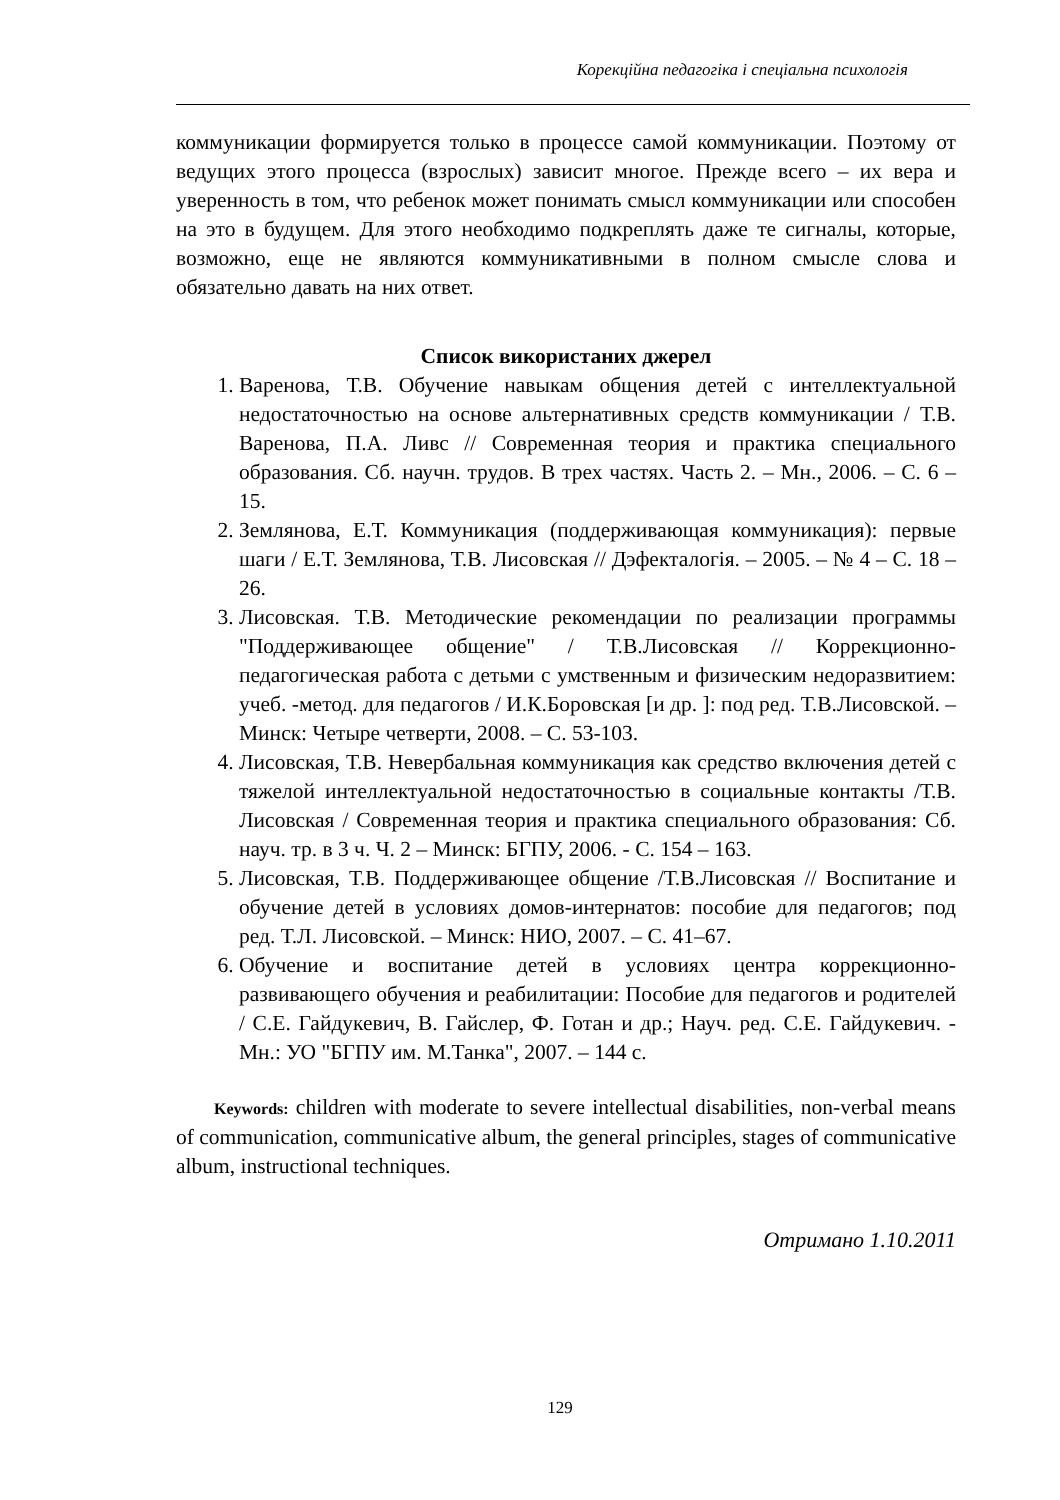Корекційна педагогіка і спеціальна психологія
коммуникации формируется только в процессе самой коммуникации. Поэтому от ведущих этого процесса (взрослых) зависит многое. Прежде всего – их вера и уверенность в том, что ребенок может понимать смысл коммуникации или способен на это в будущем. Для этого необходимо подкреплять даже те сигналы, которые, возможно, еще не являются коммуникативными в полном смысле слова и обязательно давать на них ответ.
Список використаних джерел
1. Варенова, Т.В. Обучение навыкам общения детей с интеллектуальной недостаточностью на основе альтернативных средств коммуникации / Т.В. Варенова, П.А. Ливс // Современная теория и практика специального образования. Сб. научн. трудов. В трех частях. Часть 2. – Мн., 2006. – С. 6 – 15.
2. Землянова, Е.Т. Коммуникация (поддерживающая коммуникация): первые шаги / Е.Т. Землянова, Т.В. Лисовская // Дэфекталогія. – 2005. – № 4 – С. 18 – 26.
3. Лисовская. Т.В. Методические рекомендации по реализации программы "Поддерживающее общение" / Т.В.Лисовская // Коррекционно-педагогическая работа с детьми с умственным и физическим недоразвитием: учеб. -метод. для педагогов / И.К.Боровская [и др. ]: под ред. Т.В.Лисовской. – Минск: Четыре четверти, 2008. – С. 53-103.
4. Лисовская, Т.В. Невербальная коммуникация как средство включения детей с тяжелой интеллектуальной недостаточностью в социальные контакты /Т.В. Лисовская / Современная теория и практика специального образования: Сб. науч. тр. в 3 ч. Ч. 2 – Минск: БГПУ, 2006. - С. 154 – 163.
5. Лисовская, Т.В. Поддерживающее общение /Т.В.Лисовская // Воспитание и обучение детей в условиях домов-интернатов: пособие для педагогов; под ред. Т.Л. Лисовской. – Минск: НИО, 2007. – С. 41–67.
6. Обучение и воспитание детей в условиях центра коррекционно-развивающего обучения и реабилитации: Пособие для педагогов и родителей / С.Е. Гайдукевич, В. Гайслер, Ф. Готан и др.; Науч. ред. С.Е. Гайдукевич. - Мн.: УО "БГПУ им. М.Танка", 2007. – 144 с.
Keywords: children with moderate to severe intellectual disabilities, non-verbal means of communication, communicative album, the general principles, stages of communicative album, instructional techniques.
Отримано 1.10.2011
129